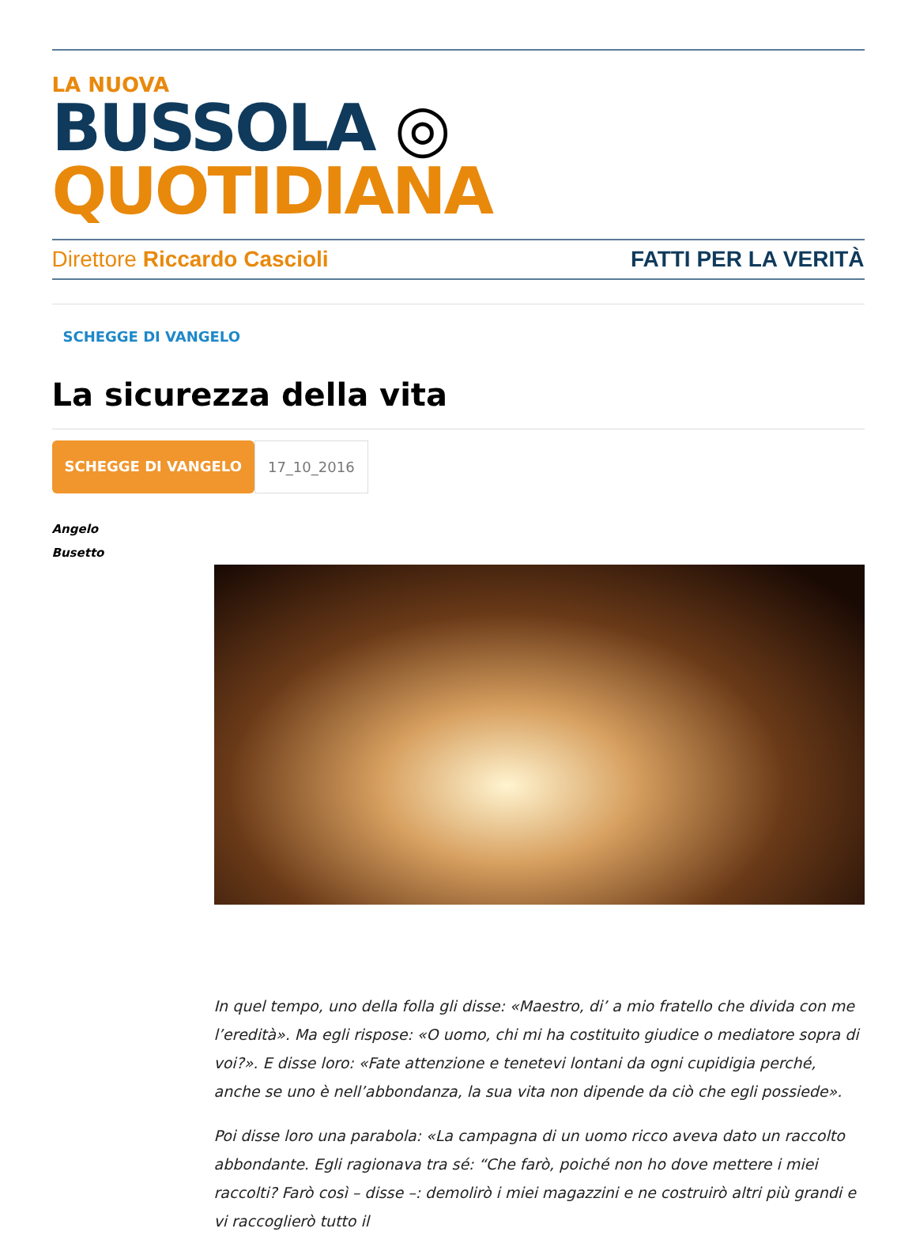LA NUOVA
BUSSOLA ◎ QUOTIDIANA
Direttore Riccardo Cascioli FATTI PER LA VERITÀ
SCHEGGE DI VANGELO
La sicurezza della vita
SCHEGGE DI VANGELO 17_10_2016
Angelo
Busetto
In quel tempo, uno della folla gli disse: «Maestro, di’ a mio fratello che divida con me l’eredità». Ma egli rispose: «O uomo, chi mi ha costituito giudice o mediatore sopra di voi?». E disse loro: «Fate attenzione e tenetevi lontani da ogni cupidigia perché, anche se uno è nell’abbondanza, la sua vita non dipende da ciò che egli possiede».
Poi disse loro una parabola: «La campagna di un uomo ricco aveva dato un raccolto abbondante. Egli ragionava tra sé: “Che farò, poiché non ho dove mettere i miei raccolti? Farò così – disse –: demolirò i miei magazzini e ne costruirò altri più grandi e vi raccoglierò tutto il